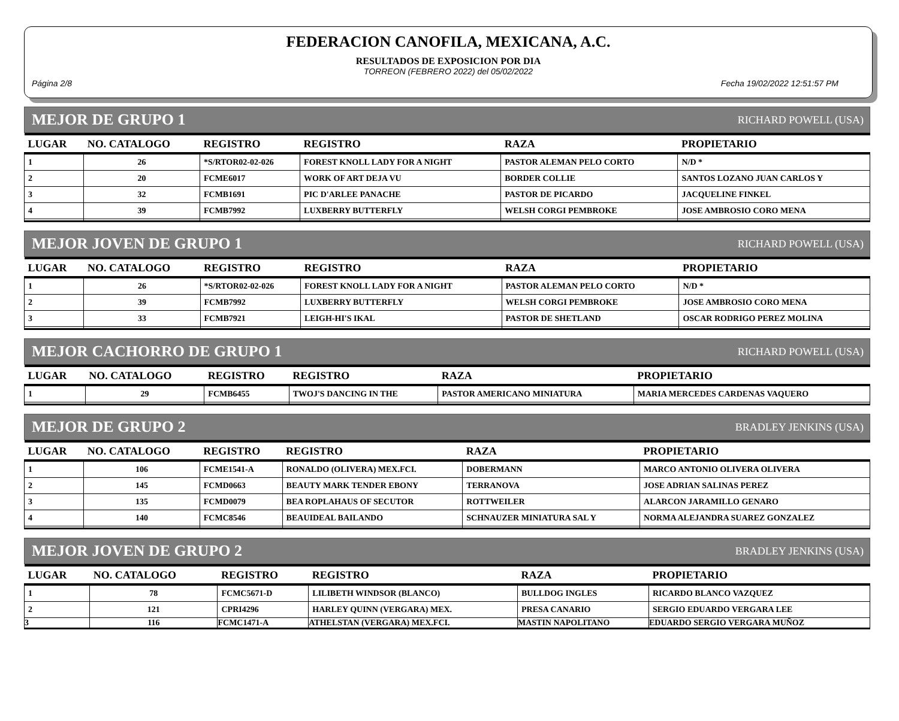FEDERACION CANOFILA, MEXICANA, A.C.
RESULTADOS DE EXPOSICION POR DIA
TORREON (FEBRERO 2022) del 05/02/2022
Página 2/8 Fecha 19/02/2022 12:51:57 PM
MEJOR DE GRUPO 1 RICHARD POWELL (USA)
| LUGAR | NO. CATALOGO | REGISTRO | REGISTRO | RAZA | PROPIETARIO |
| --- | --- | --- | --- | --- | --- |
| 1 | 26 | *S/RTOR02-02-026 | FOREST KNOLL LADY FOR A NIGHT | PASTOR ALEMAN PELO CORTO | N/D * |
| 2 | 20 | FCME6017 | WORK OF ART DEJA VU | BORDER COLLIE | SANTOS LOZANO JUAN CARLOS Y |
| 3 | 32 | FCMB1691 | PIC D'ARLEE PANACHE | PASTOR DE PICARDO | JACQUELINE FINKEL |
| 4 | 39 | FCMB7992 | LUXBERRY BUTTERFLY | WELSH CORGI PEMBROKE | JOSE AMBROSIO CORO MENA |
MEJOR JOVEN DE GRUPO 1 RICHARD POWELL (USA)
| LUGAR | NO. CATALOGO | REGISTRO | REGISTRO | RAZA | PROPIETARIO |
| --- | --- | --- | --- | --- | --- |
| 1 | 26 | *S/RTOR02-02-026 | FOREST KNOLL LADY FOR A NIGHT | PASTOR ALEMAN PELO CORTO | N/D * |
| 2 | 39 | FCMB7992 | LUXBERRY BUTTERFLY | WELSH CORGI PEMBROKE | JOSE AMBROSIO CORO MENA |
| 3 | 33 | FCMB7921 | LEIGH-HI'S IKAL | PASTOR DE SHETLAND | OSCAR RODRIGO PEREZ MOLINA |
MEJOR CACHORRO DE GRUPO 1 RICHARD POWELL (USA)
| LUGAR | NO. CATALOGO | REGISTRO | REGISTRO | RAZA | PROPIETARIO |
| --- | --- | --- | --- | --- | --- |
| 1 | 29 | FCMB6455 | TWOJ'S DANCING IN THE | PASTOR AMERICANO MINIATURA | MARIA MERCEDES CARDENAS VAQUERO |
MEJOR DE GRUPO 2 BRADLEY JENKINS (USA)
| LUGAR | NO. CATALOGO | REGISTRO | REGISTRO | RAZA | PROPIETARIO |
| --- | --- | --- | --- | --- | --- |
| 1 | 106 | FCME1541-A | RONALDO (OLIVERA) MEX.FCI. | DOBERMANN | MARCO ANTONIO OLIVERA OLIVERA |
| 2 | 145 | FCMD0663 | BEAUTY MARK TENDER EBONY | TERRANOVA | JOSE ADRIAN SALINAS PEREZ |
| 3 | 135 | FCMD0079 | BEA ROPLAHAUS OF SECUTOR | ROTTWEILER | ALARCON JARAMILLO GENARO |
| 4 | 140 | FCMC8546 | BEAUIDEAL BAILANDO | SCHNAUZER MINIATURA SAL Y | NORMA ALEJANDRA SUAREZ GONZALEZ |
MEJOR JOVEN DE GRUPO 2 BRADLEY JENKINS (USA)
| LUGAR | NO. CATALOGO | REGISTRO | REGISTRO | RAZA | PROPIETARIO |
| --- | --- | --- | --- | --- | --- |
| 1 | 78 | FCMC5671-D | LILIBETH WINDSOR (BLANCO) | BULLDOG INGLES | RICARDO BLANCO VAZQUEZ |
| 2 | 121 | CPRI4296 | HARLEY QUINN (VERGARA) MEX. | PRESA CANARIO | SERGIO EDUARDO VERGARA LEE |
| 3 | 116 | FCMC1471-A | ATHELSTAN (VERGARA) MEX.FCI. | MASTIN NAPOLITANO | EDUARDO SERGIO VERGARA MUÑOZ |